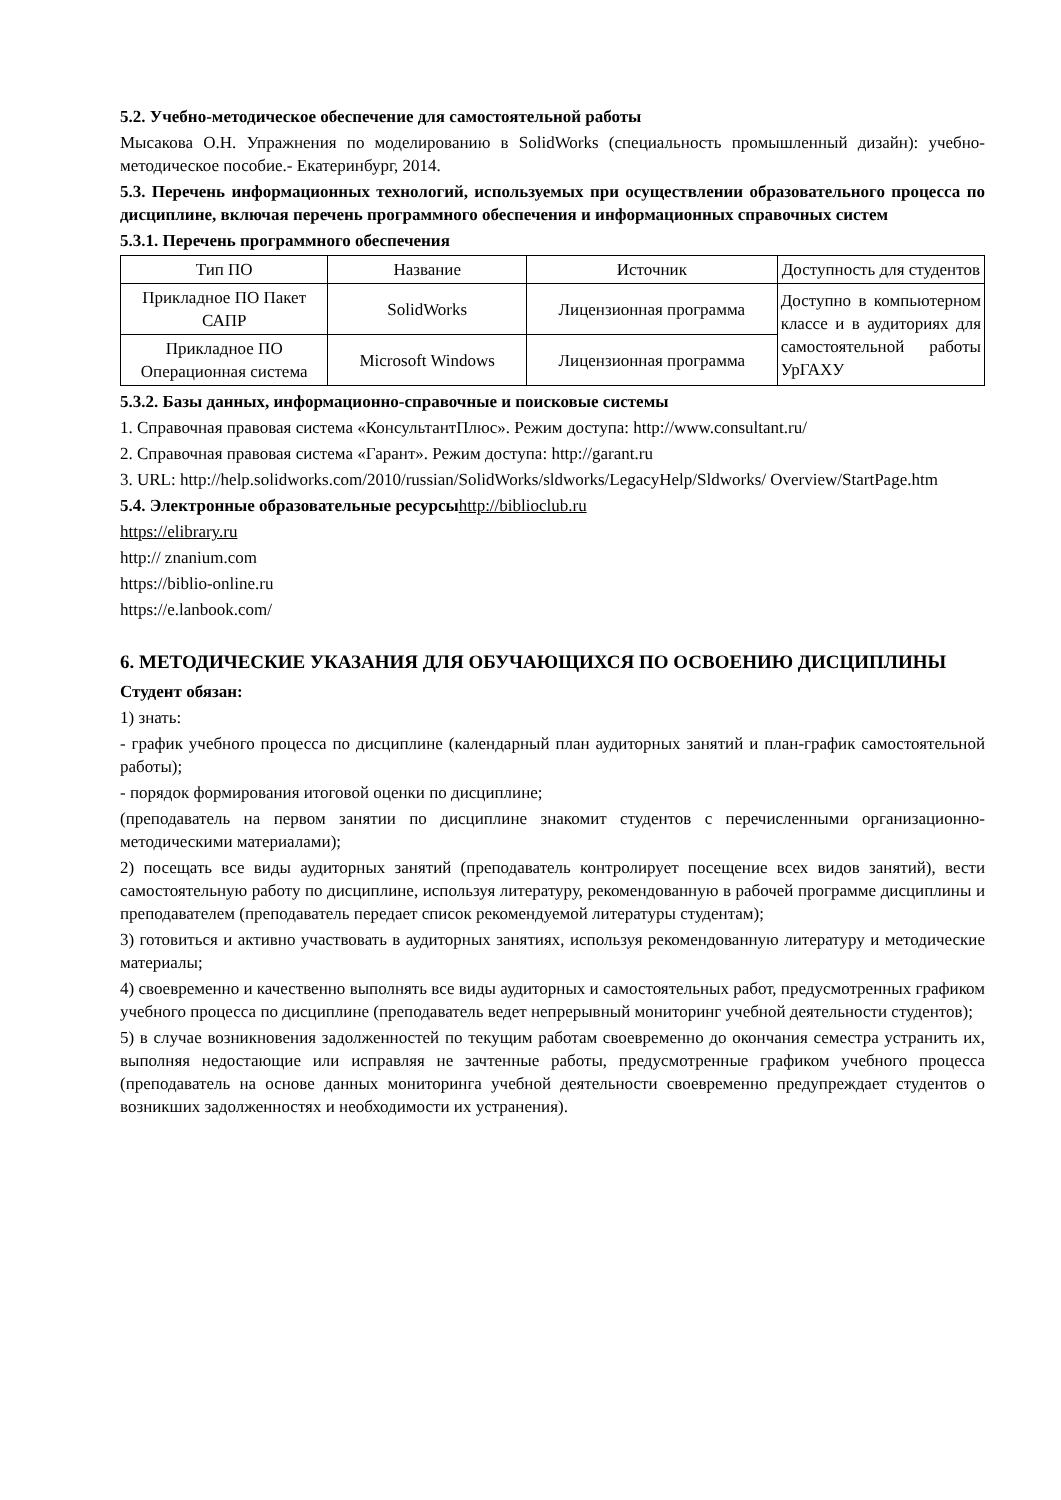5.2. Учебно-методическое обеспечение для самостоятельной работы
Мысакова О.Н. Упражнения по моделированию в SolidWorks (специальность промышленный дизайн): учебно-методическое пособие.- Екатеринбург, 2014.
5.3. Перечень информационных технологий, используемых при осуществлении образовательного процесса по дисциплине, включая перечень программного обеспечения и информационных справочных систем
5.3.1. Перечень программного обеспечения
| Тип ПО | Название | Источник | Доступность для студентов |
| Прикладное ПО Пакет САПР | SolidWorks | Лицензионная программа | Доступно в компьютерном классе и в аудиториях для самостоятельной работы УрГАХУ |
| Прикладное ПО Операционная система | Microsoft Windows | Лицензионная программа | |
5.3.2. Базы данных, информационно-справочные и поисковые системы
1. Справочная правовая система «КонсультантПлюс». Режим доступа: http://www.consultant.ru/
2. Справочная правовая система «Гарант». Режим доступа: http://garant.ru
3. URL: http://help.solidworks.com/2010/russian/SolidWorks/sldworks/LegacyHelp/Sldworks/ Overview/StartPage.htm
5.4. Электронные образовательные ресурсы http://biblioclub.ru
https://elibrary.ru
http:// znanium.com
https://biblio-online.ru
https://e.lanbook.com/
6. МЕТОДИЧЕСКИЕ УКАЗАНИЯ ДЛЯ ОБУЧАЮЩИХСЯ ПО ОСВОЕНИЮ ДИСЦИПЛИНЫ
Студент обязан:
1) знать:
- график учебного процесса по дисциплине (календарный план аудиторных занятий и план-график самостоятельной работы);
- порядок формирования итоговой оценки по дисциплине;
(преподаватель на первом занятии по дисциплине знакомит студентов с перечисленными организационно-методическими материалами);
2) посещать все виды аудиторных занятий (преподаватель контролирует посещение всех видов занятий), вести самостоятельную работу по дисциплине, используя литературу, рекомендованную в рабочей программе дисциплины и преподавателем (преподаватель передает список рекомендуемой литературы студентам);
3) готовиться и активно участвовать в аудиторных занятиях, используя рекомендованную литературу и методические материалы;
4) своевременно и качественно выполнять все виды аудиторных и самостоятельных работ, предусмотренных графиком учебного процесса по дисциплине (преподаватель ведет непрерывный мониторинг учебной деятельности студентов);
5) в случае возникновения задолженностей по текущим работам своевременно до окончания семестра устранить их, выполняя недостающие или исправляя не зачтенные работы, предусмотренные графиком учебного процесса (преподаватель на основе данных мониторинга учебной деятельности своевременно предупреждает студентов о возникших задолженностях и необходимости их устранения).